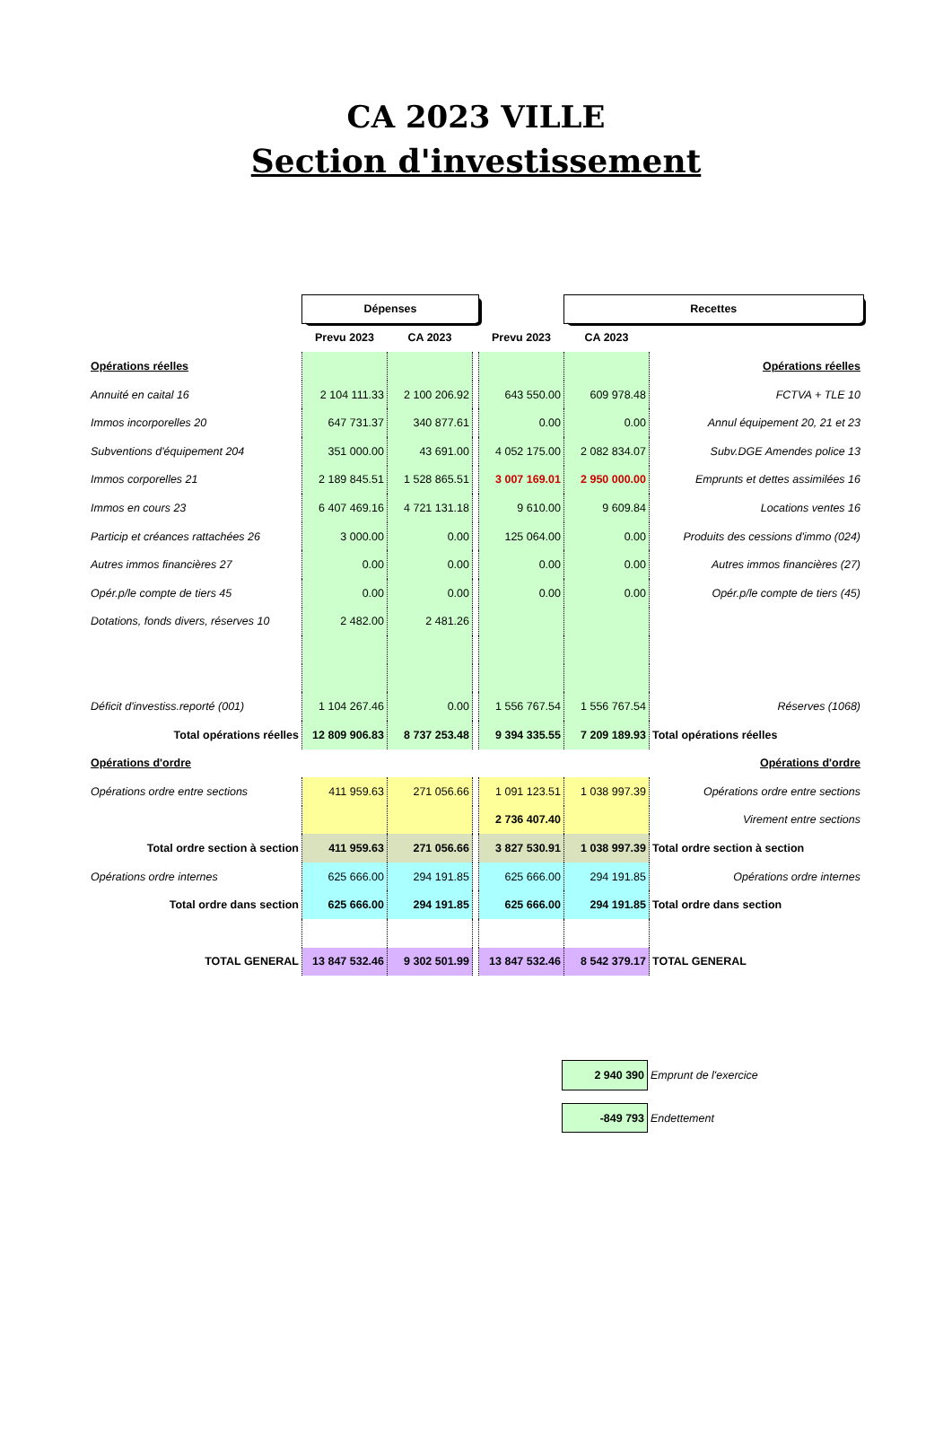CA 2023 VILLE
Section d'investissement
| | Dépenses | | | | Recettes | | |
| | Prevu 2023 | CA 2023 | | Prevu 2023 | CA 2023 | | |
| Opérations réelles | | | | | | Opérations réelles | |
| Annuité en caital 16 | 2 104 111.33 | 2 100 206.92 | | 643 550.00 | 609 978.48 | FCTVA + TLE 10 | |
| Immos incorporelles 20 | 647 731.37 | 340 877.61 | | 0.00 | 0.00 | Annul équipement 20, 21 et 23 | |
| Subventions d'équipement 204 | 351 000.00 | 43 691.00 | | 4 052 175.00 | 2 082 834.07 | Subv.DGE Amendes police 13 | |
| Immos corporelles 21 | 2 189 845.51 | 1 528 865.51 | | 3 007 169.01 | 2 950 000.00 | Emprunts et dettes assimilées 16 | |
| Immos en cours 23 | 6 407 469.16 | 4 721 131.18 | | 9 610.00 | 9 609.84 | Locations ventes 16 | |
| Particip et créances rattachées 26 | 3 000.00 | 0.00 | | 125 064.00 | 0.00 | Produits des cessions d'immo (024) | |
| Autres immos financières 27 | 0.00 | 0.00 | | 0.00 | 0.00 | Autres immos financières (27) | |
| Opér.p/le compte de tiers 45 | 0.00 | 0.00 | | 0.00 | 0.00 | Opér.p/le compte de tiers (45) | |
| Dotations, fonds divers, réserves 10 | 2 482.00 | 2 481.26 | | | | | |
| Déficit d'investiss.reporté (001) | 1 104 267.46 | 0.00 | | 1 556 767.54 | 1 556 767.54 | Réserves (1068) | |
| Total opérations réelles | 12 809 906.83 | 8 737 253.48 | | 9 394 335.55 | 7 209 189.93 | Total opérations réelles | |
| Opérations d'ordre | | | | | | Opérations d'ordre | |
| Opérations ordre entre sections | 411 959.63 | 271 056.66 | | 1 091 123.51 | 1 038 997.39 | Opérations ordre entre sections | |
| | | | | 2 736 407.40 | | Virement entre sections | |
| Total ordre section à section | 411 959.63 | 271 056.66 | | 3 827 530.91 | 1 038 997.39 | Total ordre section à section | |
| Opérations ordre internes | 625 666.00 | 294 191.85 | | 625 666.00 | 294 191.85 | Opérations ordre internes | |
| Total ordre dans section | 625 666.00 | 294 191.85 | | 625 666.00 | 294 191.85 | Total ordre dans section | |
| TOTAL GENERAL | 13 847 532.46 | 9 302 501.99 | | 13 847 532.46 | 8 542 379.17 | TOTAL GENERAL | |
| 2 940 390 | Emprunt de l'exercice |
| -849 793 | Endettement |